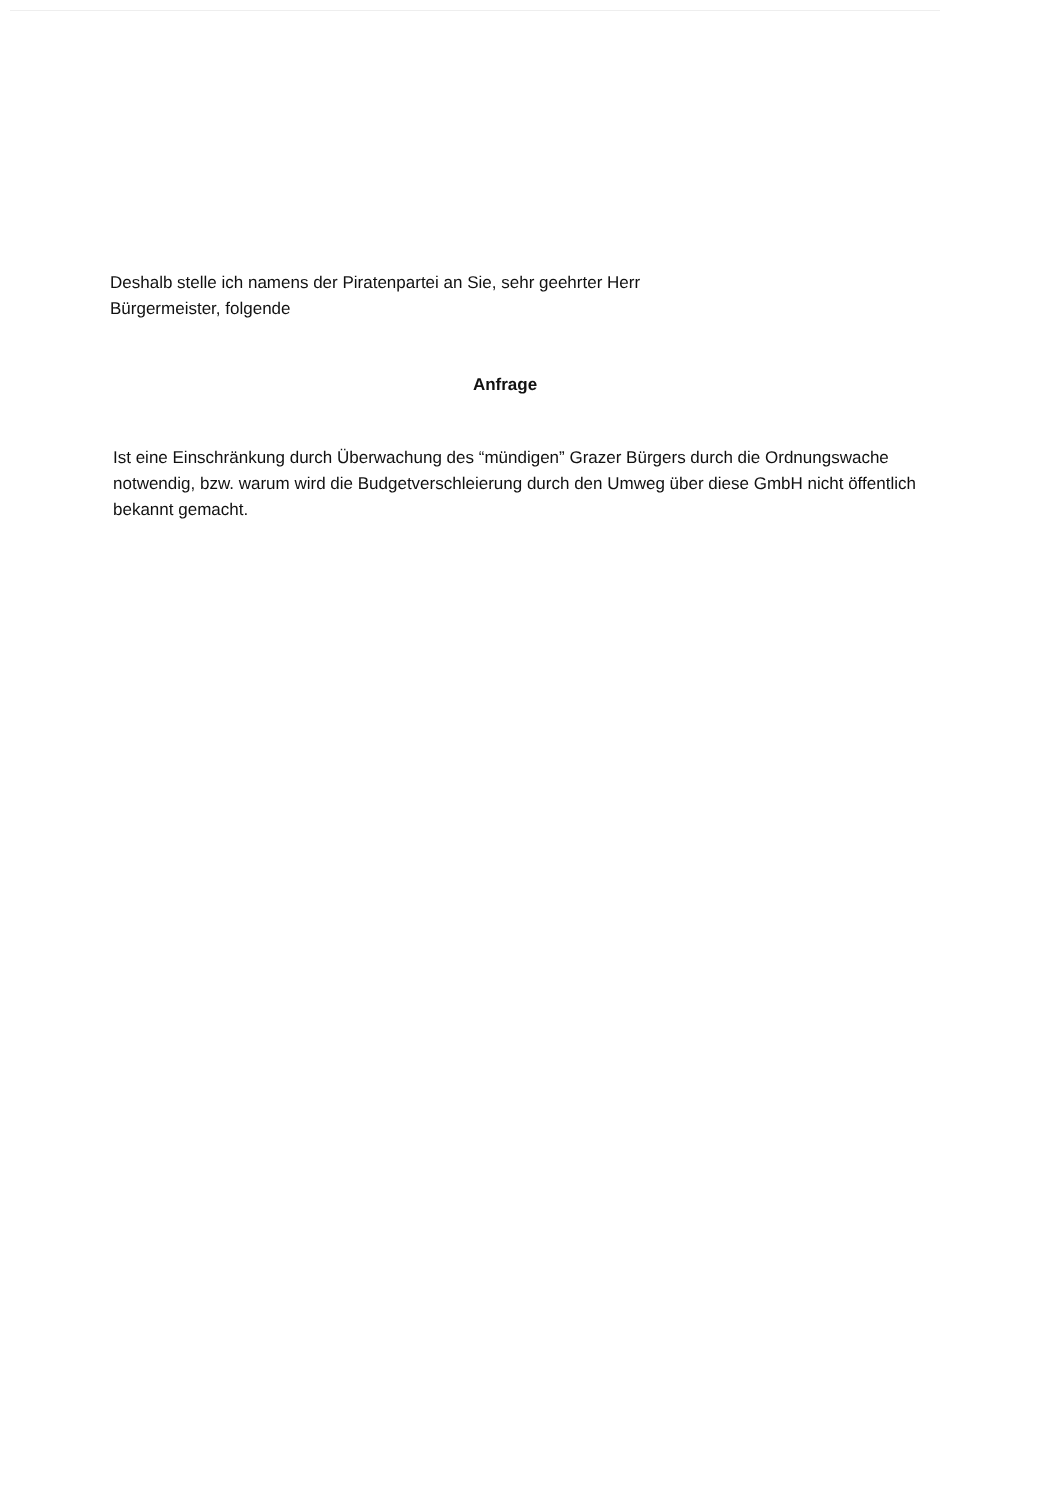Deshalb stelle ich namens der Piratenpartei an Sie, sehr geehrter Herr
Bürgermeister, folgende
Anfrage
Ist eine Einschränkung durch Überwachung des “mündigen” Grazer Bürgers durch die Ordnungswache notwendig, bzw. warum wird die Budgetverschleierung durch den Umweg über diese GmbH nicht öffentlich bekannt gemacht.